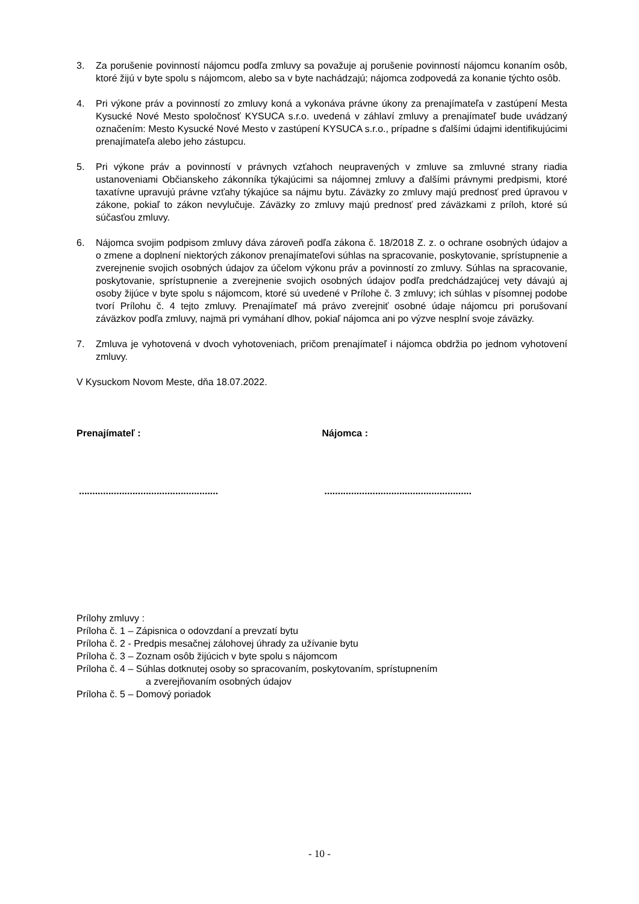3. Za porušenie povinností nájomcu podľa zmluvy sa považuje aj porušenie povinností nájomcu konaním osôb, ktoré žijú v byte spolu s nájomcom, alebo sa v byte nachádzajú; nájomca zodpovedá za konanie týchto osôb.
4. Pri výkone práv a povinností zo zmluvy koná a vykonáva právne úkony za prenajímateľa v zastúpení Mesta Kysucké Nové Mesto spoločnosť KYSUCA s.r.o. uvedená v záhlaví zmluvy a prenajímateľ bude uvádzaný označením: Mesto Kysucké Nové Mesto v zastúpení KYSUCA s.r.o., prípadne s ďalšími údajmi identifikujúcimi prenajímateľa alebo jeho zástupcu.
5. Pri výkone práv a povinností v právnych vzťahoch neupravených v zmluve sa zmluvné strany riadia ustanoveniami Občianskeho zákonníka týkajúcimi sa nájomnej zmluvy a ďalšími právnymi predpismi, ktoré taxatívne upravujú právne vzťahy týkajúce sa nájmu bytu. Záväzky zo zmluvy majú prednosť pred úpravou v zákone, pokiaľ to zákon nevylučuje. Záväzky zo zmluvy majú prednosť pred záväzkami z príloh, ktoré sú súčasťou zmluvy.
6. Nájomca svojim podpisom zmluvy dáva zároveň podľa zákona č. 18/2018 Z. z. o ochrane osobných údajov a o zmene a doplnení niektorých zákonov prenajímateľovi súhlas na spracovanie, poskytovanie, sprístupnenie a zverejnenie svojich osobných údajov za účelom výkonu práv a povinností zo zmluvy. Súhlas na spracovanie, poskytovanie, sprístupnenie a zverejnenie svojich osobných údajov podľa predchádzajúcej vety dávajú aj osoby žijúce v byte spolu s nájomcom, ktoré sú uvedené v Prílohe č. 3 zmluvy; ich súhlas v písomnej podobe tvorí Prílohu č. 4 tejto zmluvy. Prenajímateľ má právo zverejniť osobné údaje nájomcu pri porušovaní záväzkov podľa zmluvy, najmä pri vymáhaní dlhov, pokiaľ nájomca ani po výzve nesplní svoje záväzky.
7. Zmluva je vyhotovená v dvoch vyhotoveniach, pričom prenajímateľ i nájomca obdržia po jednom vyhotovení zmluvy.
V Kysuckom Novom Meste, dňa 18.07.2022.
Prenajímateľ : Nájomca :
.................................................... .......................................................
Prílohy zmluvy :
Príloha č. 1 – Zápisnica o odovzdaní a prevzatí bytu
Príloha č. 2 - Predpis mesačnej zálohovej úhrady za užívanie bytu
Príloha č. 3 – Zoznam osôb žijúcich v byte spolu s nájomcom
Príloha č. 4 – Súhlas dotknutej osoby so spracovaním, poskytovaním, sprístupnením
a zverejňovaním osobných údajov
Príloha č. 5 – Domový poriadok
- 10 -